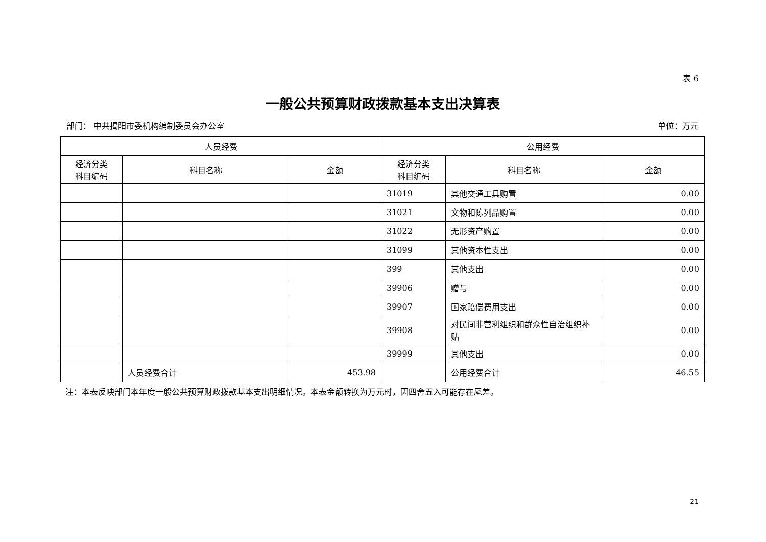表 6
一般公共预算财政拨款基本支出决算表
部门： 中共揭阳市委机构编制委员会办公室 单位：万元
| 人员经费 | | | 公用经费 | | |
| --- | --- | --- | --- | --- | --- |
| 经济分类 科目编码 | 科目名称 | 金额 | 经济分类 科目编码 | 科目名称 | 金额 |
| | | | 31019 | 其他交通工具购置 | 0.00 |
| | | | 31021 | 文物和陈列品购置 | 0.00 |
| | | | 31022 | 无形资产购置 | 0.00 |
| | | | 31099 | 其他资本性支出 | 0.00 |
| | | | 399 | 其他支出 | 0.00 |
| | | | 39906 | 赠与 | 0.00 |
| | | | 39907 | 国家赔偿费用支出 | 0.00 |
| | | | 39908 | 对民间非营利组织和群众性自治组织补贴 | 0.00 |
| | | | 39999 | 其他支出 | 0.00 |
| | 人员经费合计 | 453.98 | | 公用经费合计 | 46.55 |
注：本表反映部门本年度一般公共预算财政拨款基本支出明细情况。本表金额转换为万元时，因四舍五入可能存在尾差。
21